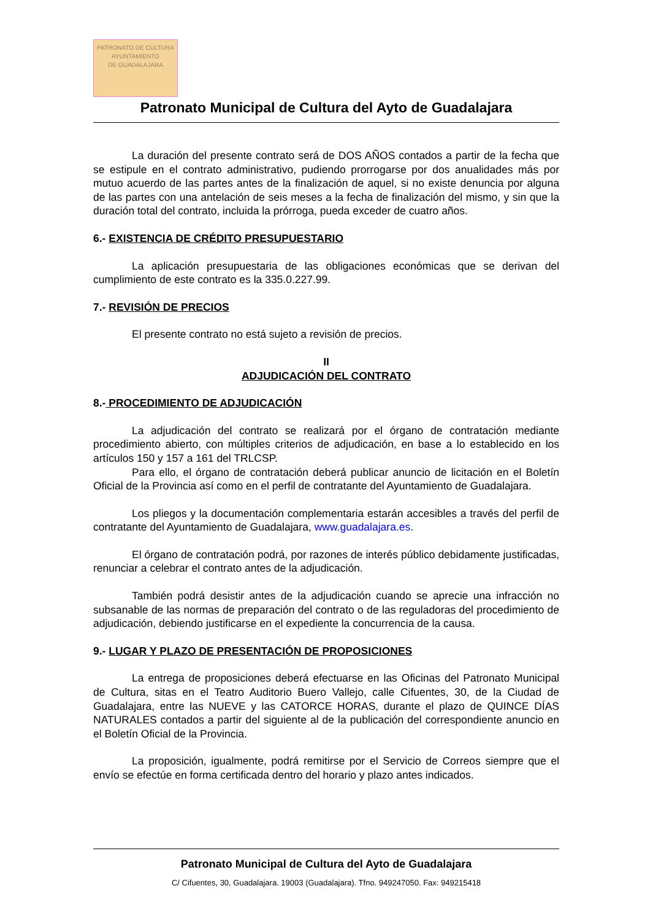PATRONATO DE CULTURA
AYUNTAMIENTO
DE GUADALAJARA
Patronato Municipal de Cultura del Ayto de Guadalajara
La duración del presente contrato será de DOS AÑOS contados a partir de la fecha que se estipule en el contrato administrativo, pudiendo prorrogarse por dos anualidades más por mutuo acuerdo de las partes antes de la finalización de aquel, si no existe denuncia por alguna de las partes con una antelación de seis meses a la fecha de finalización del mismo, y sin que la duración total del contrato, incluida la prórroga, pueda exceder de cuatro años.
6.- EXISTENCIA DE CRÉDITO PRESUPUESTARIO
La aplicación presupuestaria de las obligaciones económicas que se derivan del cumplimiento de este contrato es la 335.0.227.99.
7.- REVISIÓN DE PRECIOS
El presente contrato no está sujeto a revisión de precios.
II
ADJUDICACIÓN DEL CONTRATO
8.- PROCEDIMIENTO DE ADJUDICACIÓN
La adjudicación del contrato se realizará por el órgano de contratación mediante procedimiento abierto, con múltiples criterios de adjudicación, en base a lo establecido en los artículos 150 y 157 a 161 del TRLCSP.
Para ello, el órgano de contratación deberá publicar anuncio de licitación en el Boletín Oficial de la Provincia así como en el perfil de contratante del Ayuntamiento de Guadalajara.
Los pliegos y la documentación complementaria estarán accesibles a través del perfil de contratante del Ayuntamiento de Guadalajara, www.guadalajara.es.
El órgano de contratación podrá, por razones de interés público debidamente justificadas, renunciar a celebrar el contrato antes de la adjudicación.
También podrá desistir antes de la adjudicación cuando se aprecie una infracción no subsanable de las normas de preparación del contrato o de las reguladoras del procedimiento de adjudicación, debiendo justificarse en el expediente la concurrencia de la causa.
9.- LUGAR Y PLAZO DE PRESENTACIÓN DE PROPOSICIONES
La entrega de proposiciones deberá efectuarse en las Oficinas del Patronato Municipal de Cultura, sitas en el Teatro Auditorio Buero Vallejo, calle Cifuentes, 30, de la Ciudad de Guadalajara, entre las NUEVE y las CATORCE HORAS, durante el plazo de QUINCE DÍAS NATURALES contados a partir del siguiente al de la publicación del correspondiente anuncio en el Boletín Oficial de la Provincia.
La proposición, igualmente, podrá remitirse por el Servicio de Correos siempre que el envío se efectúe en forma certificada dentro del horario y plazo antes indicados.
Patronato Municipal de Cultura del Ayto de Guadalajara
C/ Cifuentes, 30, Guadalajara. 19003 (Guadalajara). Tfno. 949247050. Fax: 949215418